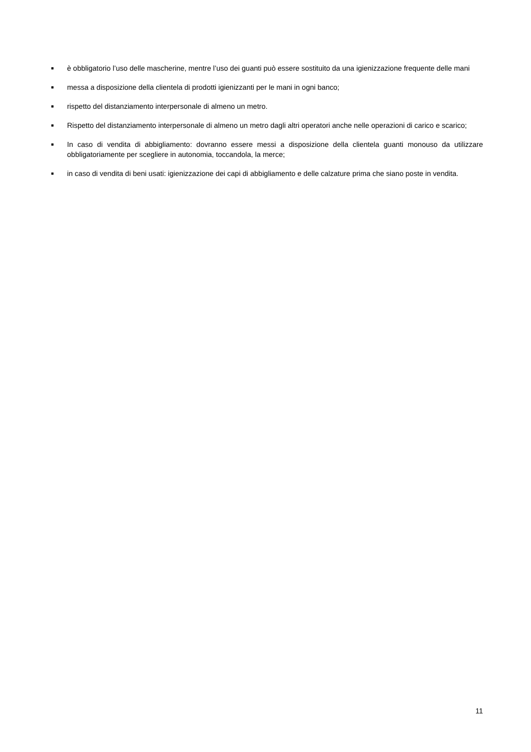■ è obbligatorio l’uso delle mascherine, mentre l’uso dei guanti può essere sostituito da una igienizzazione frequente delle mani
■ messa a disposizione della clientela di prodotti igienizzanti per le mani in ogni banco;
■ rispetto del distanziamento interpersonale di almeno un metro.
■ Rispetto del distanziamento interpersonale di almeno un metro dagli altri operatori anche nelle operazioni di carico e scarico;
■ In caso di vendita di abbigliamento: dovranno essere messi a disposizione della clientela guanti monouso da utilizzare obbligatoriamente per scegliere in autonomia, toccandola, la merce;
■ in caso di vendita di beni usati: igienizzazione dei capi di abbigliamento e delle calzature prima che siano poste in vendita.
11